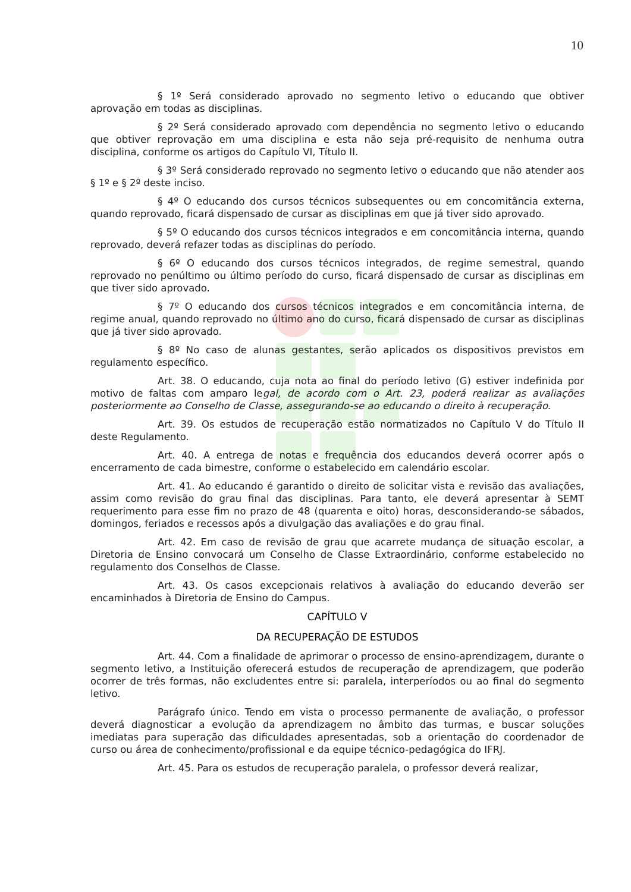10
§ 1º Será considerado aprovado no segmento letivo o educando que obtiver aprovação em todas as disciplinas.
§ 2º Será considerado aprovado com dependência no segmento letivo o educando que obtiver reprovação em uma disciplina e esta não seja pré-requisito de nenhuma outra disciplina, conforme os artigos do Capítulo VI, Título II.
§ 3º Será considerado reprovado no segmento letivo o educando que não atender aos § 1º e § 2º deste inciso.
§ 4º O educando dos cursos técnicos subsequentes ou em concomitância externa, quando reprovado, ficará dispensado de cursar as disciplinas em que já tiver sido aprovado.
§ 5º O educando dos cursos técnicos integrados e em concomitância interna, quando reprovado, deverá refazer todas as disciplinas do período.
§ 6º O educando dos cursos técnicos integrados, de regime semestral, quando reprovado no penúltimo ou último período do curso, ficará dispensado de cursar as disciplinas em que tiver sido aprovado.
§ 7º O educando dos cursos técnicos integrados e em concomitância interna, de regime anual, quando reprovado no último ano do curso, ficará dispensado de cursar as disciplinas que já tiver sido aprovado.
§ 8º No caso de alunas gestantes, serão aplicados os dispositivos previstos em regulamento específico.
Art. 38. O educando, cuja nota ao final do período letivo (G) estiver indefinida por motivo de faltas com amparo legal, de acordo com o Art. 23, poderá realizar as avaliações posteriormente ao Conselho de Classe, assegurando-se ao educando o direito à recuperação.
Art. 39. Os estudos de recuperação estão normatizados no Capítulo V do Título II deste Regulamento.
Art. 40. A entrega de notas e frequência dos educandos deverá ocorrer após o encerramento de cada bimestre, conforme o estabelecido em calendário escolar.
Art. 41. Ao educando é garantido o direito de solicitar vista e revisão das avaliações, assim como revisão do grau final das disciplinas. Para tanto, ele deverá apresentar à SEMT requerimento para esse fim no prazo de 48 (quarenta e oito) horas, desconsiderando-se sábados, domingos, feriados e recessos após a divulgação das avaliações e do grau final.
Art. 42. Em caso de revisão de grau que acarrete mudança de situação escolar, a Diretoria de Ensino convocará um Conselho de Classe Extraordinário, conforme estabelecido no regulamento dos Conselhos de Classe.
Art. 43. Os casos excepcionais relativos à avaliação do educando deverão ser encaminhados à Diretoria de Ensino do Campus.
CAPÍTULO V
DA RECUPERAÇÃO DE ESTUDOS
Art. 44. Com a finalidade de aprimorar o processo de ensino-aprendizagem, durante o segmento letivo, a Instituição oferecerá estudos de recuperação de aprendizagem, que poderão ocorrer de três formas, não excludentes entre si: paralela, interperíodos ou ao final do segmento letivo.
Parágrafo único. Tendo em vista o processo permanente de avaliação, o professor deverá diagnosticar a evolução da aprendizagem no âmbito das turmas, e buscar soluções imediatas para superação das dificuldades apresentadas, sob a orientação do coordenador de curso ou área de conhecimento/profissional e da equipe técnico-pedagógica do IFRJ.
Art. 45. Para os estudos de recuperação paralela, o professor deverá realizar,